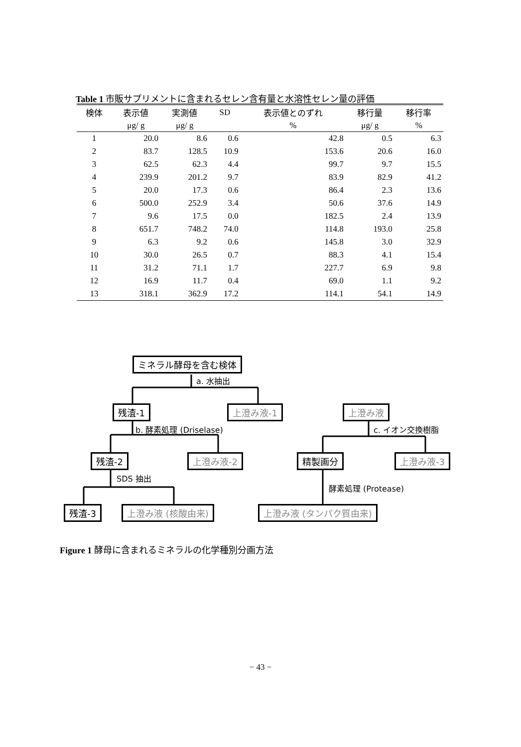Table 1 市販サプリメントに含まれるセレン含有量と水溶性セレン量の評価
| 検体 | 表示値 | 実測値 | SD | 表示値とのずれ | 移行量 | 移行率 |
| --- | --- | --- | --- | --- | --- | --- |
| | μg/ g | μg/ g | | % | μg/ g | % |
| 1 | 20.0 | 8.6 | 0.6 | 42.8 | 0.5 | 6.3 |
| 2 | 83.7 | 128.5 | 10.9 | 153.6 | 20.6 | 16.0 |
| 3 | 62.5 | 62.3 | 4.4 | 99.7 | 9.7 | 15.5 |
| 4 | 239.9 | 201.2 | 9.7 | 83.9 | 82.9 | 41.2 |
| 5 | 20.0 | 17.3 | 0.6 | 86.4 | 2.3 | 13.6 |
| 6 | 500.0 | 252.9 | 3.4 | 50.6 | 37.6 | 14.9 |
| 7 | 9.6 | 17.5 | 0.0 | 182.5 | 2.4 | 13.9 |
| 8 | 651.7 | 748.2 | 74.0 | 114.8 | 193.0 | 25.8 |
| 9 | 6.3 | 9.2 | 0.6 | 145.8 | 3.0 | 32.9 |
| 10 | 30.0 | 26.5 | 0.7 | 88.3 | 4.1 | 15.4 |
| 11 | 31.2 | 71.1 | 1.7 | 227.7 | 6.9 | 9.8 |
| 12 | 16.9 | 11.7 | 0.4 | 69.0 | 1.1 | 9.2 |
| 13 | 318.1 | 362.9 | 17.2 | 114.1 | 54.1 | 14.9 |
ミネラル酵母を含む検体
a. 水抽出
残渣-1 上澄み液-1 上澄み液
b. 酵素処理 (Driselase) c. イオン交換樹脂
残渣-2 上澄み液-2 精製画分 上澄み液-3
SDS 抽出
酵素処理 (Protease)
残渣-3 上澄み液 (核酸由来) 上澄み液 (タンパク質由来)
Figure 1 酵母に含まれるミネラルの化学種別分画方法
− 43 −